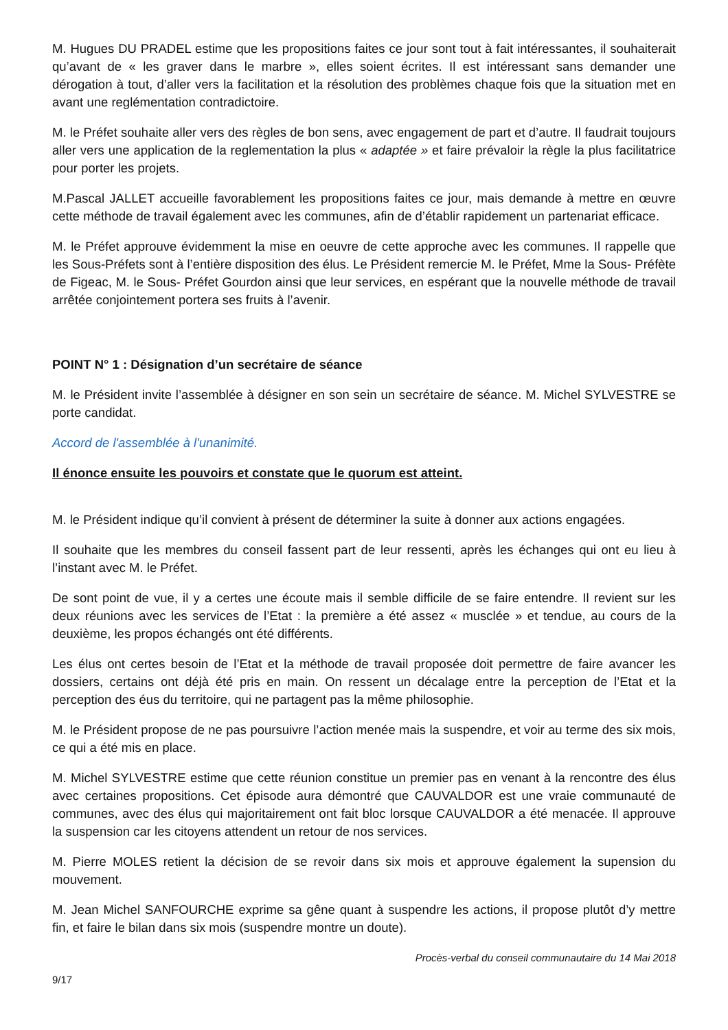M. Hugues DU PRADEL estime que les propositions faites ce jour sont tout à fait intéressantes, il souhaiterait qu’avant de « les graver dans le marbre », elles soient écrites. Il est intéressant sans demander une dérogation à tout, d’aller vers la facilitation et la résolution des problèmes chaque fois que la situation met en avant une reglémentation contradictoire.
M. le Préfet souhaite aller vers des règles de bon sens, avec engagement de part et d’autre. Il faudrait toujours aller vers une application de la reglementation la plus « adaptée » et faire prévaloir la règle la plus facilitatrice pour porter les projets.
M.Pascal JALLET accueille favorablement les propositions faites ce jour, mais demande à mettre en œuvre cette méthode de travail également avec les communes, afin de d’établir rapidement un partenariat efficace.
M. le Préfet approuve évidemment la mise en oeuvre de cette approche avec les communes. Il rappelle que les Sous-Préfets sont à l’entière disposition des élus. Le Président remercie M. le Préfet, Mme la Sous- Préfète de Figeac, M. le Sous- Préfet Gourdon ainsi que leur services, en espérant que la nouvelle méthode de travail arrêtée conjointement portera ses fruits à l’avenir.
POINT N° 1 : Désignation d’un secrétaire de séance
M. le Président invite l’assemblée à désigner en son sein un secrétaire de séance. M. Michel SYLVESTRE se porte candidat.
Accord de l'assemblée à l'unanimité.
Il énonce ensuite les pouvoirs et constate que le quorum est atteint.
M. le Président indique qu’il convient à présent de déterminer la suite à donner aux actions engagées.
Il souhaite que les membres du conseil fassent part de leur ressenti, après les échanges qui ont eu lieu à l’instant avec M. le Préfet.
De sont point de vue, il y a certes une écoute mais il semble difficile de se faire entendre. Il revient sur les deux réunions avec les services de l’Etat : la première a été assez « musclée » et tendue, au cours de la deuxième, les propos échangés ont été différents.
Les élus ont certes besoin de l’Etat et la méthode de travail proposée doit permettre de faire avancer les dossiers, certains ont déjà été pris en main. On ressent un décalage entre la perception de l’Etat et la perception des éus du territoire, qui ne partagent pas la même philosophie.
M. le Président propose de ne pas poursuivre l’action menée mais la suspendre, et voir au terme des six mois, ce qui a été mis en place.
M. Michel SYLVESTRE estime que cette réunion constitue un premier pas en venant à la rencontre des élus avec certaines propositions. Cet épisode aura démontré que CAUVALDOR est une vraie communauté de communes, avec des élus qui majoritairement ont fait bloc lorsque CAUVALDOR a été menacée. Il approuve la suspension car les citoyens attendent un retour de nos services.
M. Pierre MOLES retient la décision de se revoir dans six mois et approuve également la supension du mouvement.
M. Jean Michel SANFOURCHE exprime sa gêne quant à suspendre les actions, il propose plutôt d’y mettre fin, et faire le bilan dans six mois (suspendre montre un doute).
Procès-verbal du conseil communautaire du 14 Mai 2018
9/17